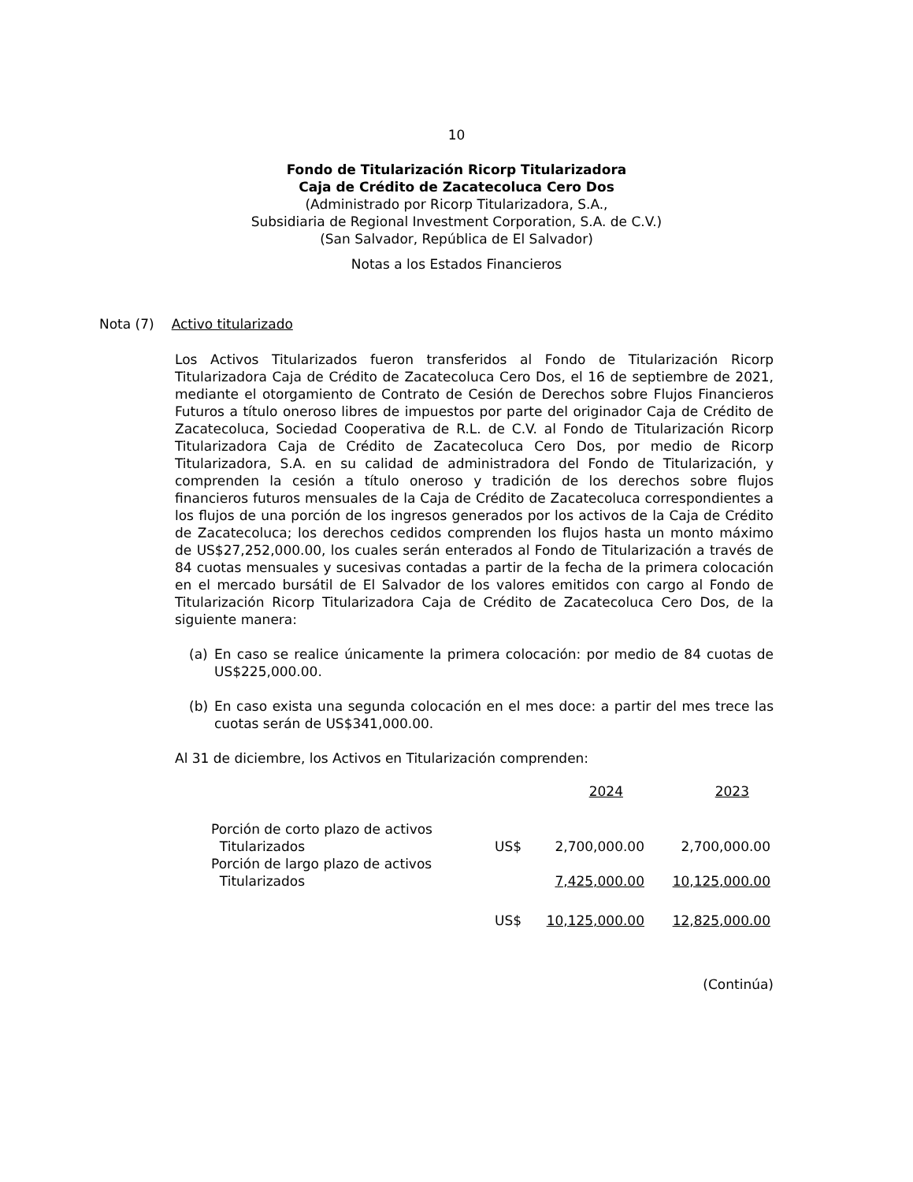10
Fondo de Titularización Ricorp Titularizadora
Caja de Crédito de Zacatecoluca Cero Dos
(Administrado por Ricorp Titularizadora, S.A.,
Subsidiaria de Regional Investment Corporation, S.A. de C.V.)
(San Salvador, República de El Salvador)
Notas a los Estados Financieros
Nota (7) Activo titularizado
Los Activos Titularizados fueron transferidos al Fondo de Titularización Ricorp Titularizadora Caja de Crédito de Zacatecoluca Cero Dos, el 16 de septiembre de 2021, mediante el otorgamiento de Contrato de Cesión de Derechos sobre Flujos Financieros Futuros a título oneroso libres de impuestos por parte del originador Caja de Crédito de Zacatecoluca, Sociedad Cooperativa de R.L. de C.V. al Fondo de Titularización Ricorp Titularizadora Caja de Crédito de Zacatecoluca Cero Dos, por medio de Ricorp Titularizadora, S.A. en su calidad de administradora del Fondo de Titularización, y comprenden la cesión a título oneroso y tradición de los derechos sobre flujos financieros futuros mensuales de la Caja de Crédito de Zacatecoluca correspondientes a los flujos de una porción de los ingresos generados por los activos de la Caja de Crédito de Zacatecoluca; los derechos cedidos comprenden los flujos hasta un monto máximo de US$27,252,000.00, los cuales serán enterados al Fondo de Titularización a través de 84 cuotas mensuales y sucesivas contadas a partir de la fecha de la primera colocación en el mercado bursátil de El Salvador de los valores emitidos con cargo al Fondo de Titularización Ricorp Titularizadora Caja de Crédito de Zacatecoluca Cero Dos, de la siguiente manera:
(a) En caso se realice únicamente la primera colocación: por medio de 84 cuotas de US$225,000.00.
(b) En caso exista una segunda colocación en el mes doce: a partir del mes trece las cuotas serán de US$341,000.00.
Al 31 de diciembre, los Activos en Titularización comprenden:
| | | 2024 | 2023 |
| Porción de corto plazo de activos Titularizados | US$ | 2,700,000.00 | 2,700,000.00 |
| Porción de largo plazo de activos Titularizados | | 7,425,000.00 | 10,125,000.00 |
| | US$ | 10,125,000.00 | 12,825,000.00 |
(Continúa)